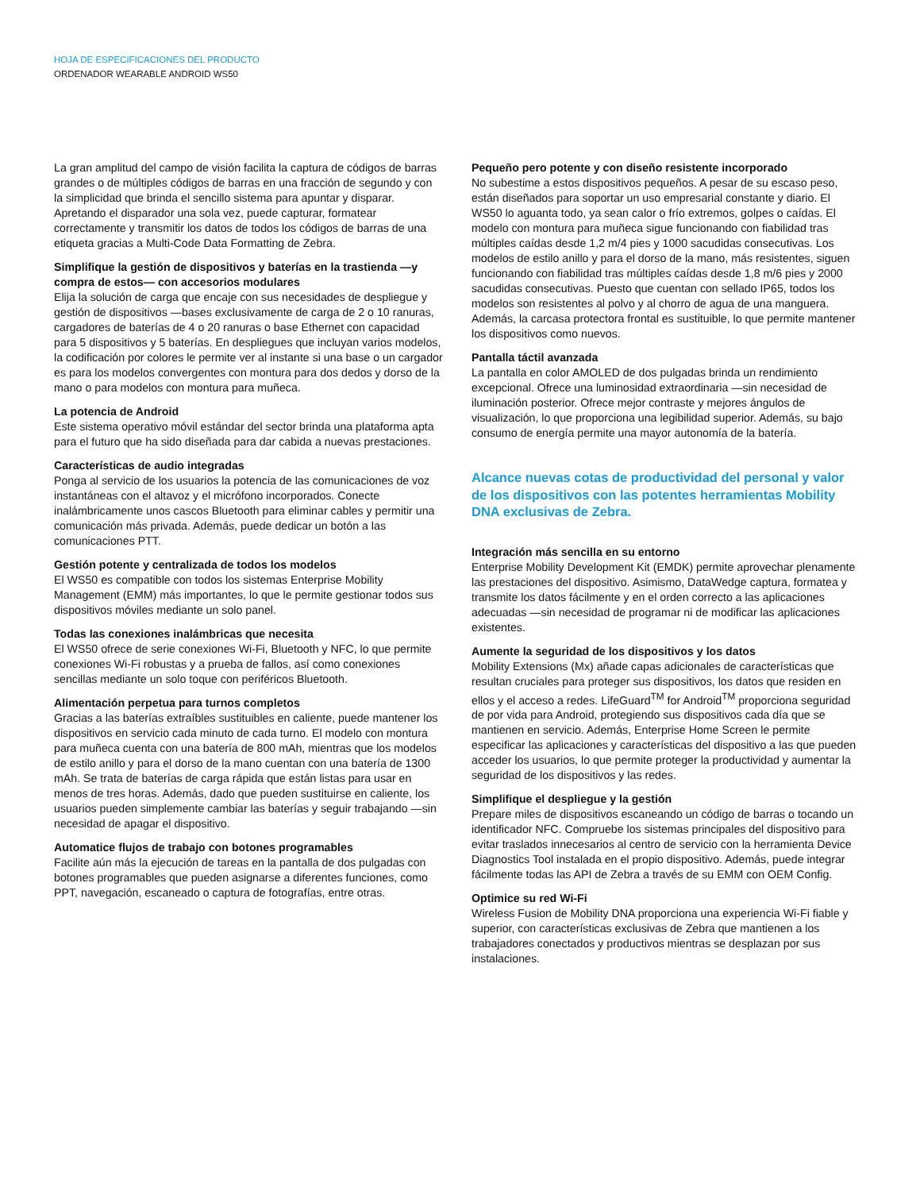HOJA DE ESPECIFICACIONES DEL PRODUCTO
ORDENADOR WEARABLE ANDROID WS50
La gran amplitud del campo de visión facilita la captura de códigos de barras grandes o de múltiples códigos de barras en una fracción de segundo y con la simplicidad que brinda el sencillo sistema para apuntar y disparar. Apretando el disparador una sola vez, puede capturar, formatear correctamente y transmitir los datos de todos los códigos de barras de una etiqueta gracias a Multi-Code Data Formatting de Zebra.
Simplifique la gestión de dispositivos y baterías en la trastienda —y compra de estos— con accesorios modulares
Elija la solución de carga que encaje con sus necesidades de despliegue y gestión de dispositivos —bases exclusivamente de carga de 2 o 10 ranuras, cargadores de baterías de 4 o 20 ranuras o base Ethernet con capacidad para 5 dispositivos y 5 baterías. En despliegues que incluyan varios modelos, la codificación por colores le permite ver al instante si una base o un cargador es para los modelos convergentes con montura para dos dedos y dorso de la mano o para modelos con montura para muñeca.
La potencia de Android
Este sistema operativo móvil estándar del sector brinda una plataforma apta para el futuro que ha sido diseñada para dar cabida a nuevas prestaciones.
Características de audio integradas
Ponga al servicio de los usuarios la potencia de las comunicaciones de voz instantáneas con el altavoz y el micrófono incorporados. Conecte inalámbricamente unos cascos Bluetooth para eliminar cables y permitir una comunicación más privada. Además, puede dedicar un botón a las comunicaciones PTT.
Gestión potente y centralizada de todos los modelos
El WS50 es compatible con todos los sistemas Enterprise Mobility Management (EMM) más importantes, lo que le permite gestionar todos sus dispositivos móviles mediante un solo panel.
Todas las conexiones inalámbricas que necesita
El WS50 ofrece de serie conexiones Wi-Fi, Bluetooth y NFC, lo que permite conexiones Wi-Fi robustas y a prueba de fallos, así como conexiones sencillas mediante un solo toque con periféricos Bluetooth.
Alimentación perpetua para turnos completos
Gracias a las baterías extraíbles sustituibles en caliente, puede mantener los dispositivos en servicio cada minuto de cada turno. El modelo con montura para muñeca cuenta con una batería de 800 mAh, mientras que los modelos de estilo anillo y para el dorso de la mano cuentan con una batería de 1300 mAh. Se trata de baterías de carga rápida que están listas para usar en menos de tres horas. Además, dado que pueden sustituirse en caliente, los usuarios pueden simplemente cambiar las baterías y seguir trabajando —sin necesidad de apagar el dispositivo.
Automatice flujos de trabajo con botones programables
Facilite aún más la ejecución de tareas en la pantalla de dos pulgadas con botones programables que pueden asignarse a diferentes funciones, como PPT, navegación, escaneado o captura de fotografías, entre otras.
Pequeño pero potente y con diseño resistente incorporado
No subestime a estos dispositivos pequeños. A pesar de su escaso peso, están diseñados para soportar un uso empresarial constante y diario. El WS50 lo aguanta todo, ya sean calor o frío extremos, golpes o caídas. El modelo con montura para muñeca sigue funcionando con fiabilidad tras múltiples caídas desde 1,2 m/4 pies y 1000 sacudidas consecutivas. Los modelos de estilo anillo y para el dorso de la mano, más resistentes, siguen funcionando con fiabilidad tras múltiples caídas desde 1,8 m/6 pies y 2000 sacudidas consecutivas. Puesto que cuentan con sellado IP65, todos los modelos son resistentes al polvo y al chorro de agua de una manguera. Además, la carcasa protectora frontal es sustituible, lo que permite mantener los dispositivos como nuevos.
Pantalla táctil avanzada
La pantalla en color AMOLED de dos pulgadas brinda un rendimiento excepcional. Ofrece una luminosidad extraordinaria —sin necesidad de iluminación posterior. Ofrece mejor contraste y mejores ángulos de visualización, lo que proporciona una legibilidad superior. Además, su bajo consumo de energía permite una mayor autonomía de la batería.
Alcance nuevas cotas de productividad del personal y valor de los dispositivos con las potentes herramientas Mobility DNA exclusivas de Zebra.
Integración más sencilla en su entorno
Enterprise Mobility Development Kit (EMDK) permite aprovechar plenamente las prestaciones del dispositivo. Asimismo, DataWedge captura, formatea y transmite los datos fácilmente y en el orden correcto a las aplicaciones adecuadas —sin necesidad de programar ni de modificar las aplicaciones existentes.
Aumente la seguridad de los dispositivos y los datos
Mobility Extensions (Mx) añade capas adicionales de características que resultan cruciales para proteger sus dispositivos, los datos que residen en ellos y el acceso a redes. LifeGuard<sup>TM</sup> for Android<sup>TM</sup> proporciona seguridad de por vida para Android, protegiendo sus dispositivos cada día que se mantienen en servicio. Además, Enterprise Home Screen le permite especificar las aplicaciones y características del dispositivo a las que pueden acceder los usuarios, lo que permite proteger la productividad y aumentar la seguridad de los dispositivos y las redes.
Simplifique el despliegue y la gestión
Prepare miles de dispositivos escaneando un código de barras o tocando un identificador NFC. Compruebe los sistemas principales del dispositivo para evitar traslados innecesarios al centro de servicio con la herramienta Device Diagnostics Tool instalada en el propio dispositivo. Además, puede integrar fácilmente todas las API de Zebra a través de su EMM con OEM Config.
Optimice su red Wi-Fi
Wireless Fusion de Mobility DNA proporciona una experiencia Wi-Fi fiable y superior, con características exclusivas de Zebra que mantienen a los trabajadores conectados y productivos mientras se desplazan por sus instalaciones.